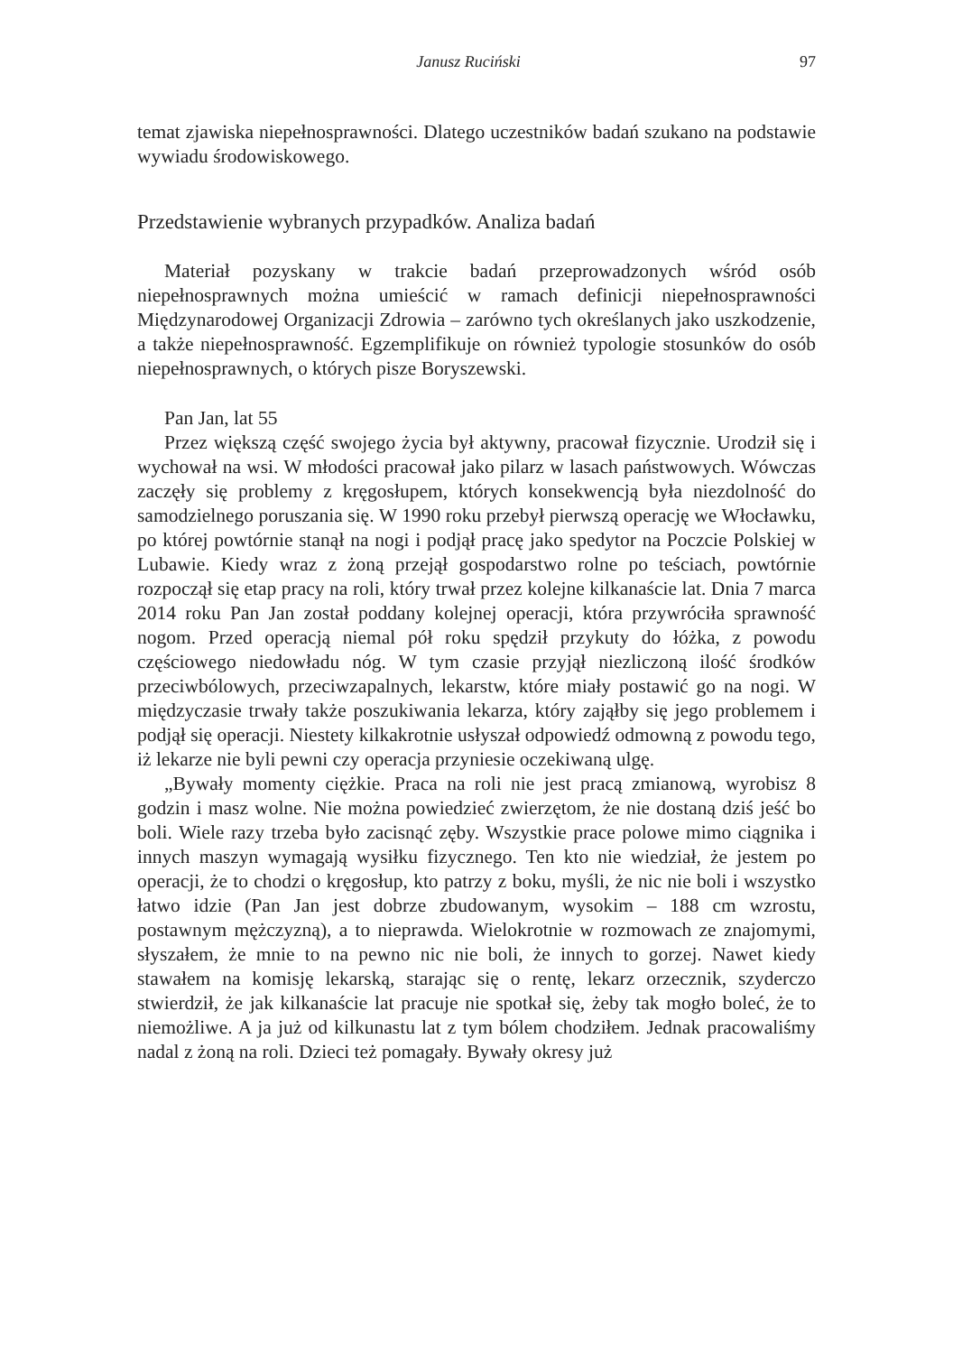Janusz Ruciński 97
temat zjawiska niepełnosprawności. Dlatego uczestników badań szukano na podstawie wywiadu środowiskowego.
Przedstawienie wybranych przypadków. Analiza badań
Materiał pozyskany w trakcie badań przeprowadzonych wśród osób niepełnosprawnych można umieścić w ramach definicji niepełnosprawności Międzynarodowej Organizacji Zdrowia – zarówno tych określanych jako uszkodzenie, a także niepełnosprawność. Egzemplifikuje on również typologie stosunków do osób niepełnosprawnych, o których pisze Boryszewski.
Pan Jan, lat 55
Przez większą część swojego życia był aktywny, pracował fizycznie. Urodził się i wychował na wsi. W młodości pracował jako pilarz w lasach państwowych. Wówczas zaczęły się problemy z kręgosłupem, których konsekwencją była niezdolność do samodzielnego poruszania się. W 1990 roku przebył pierwszą operację we Włocławku, po której powtórnie stanął na nogi i podjął pracę jako spedytor na Poczcie Polskiej w Lubawie. Kiedy wraz z żoną przejął gospodarstwo rolne po teściach, powtórnie rozpoczął się etap pracy na roli, który trwał przez kolejne kilkanaście lat. Dnia 7 marca 2014 roku Pan Jan został poddany kolejnej operacji, która przywróciła sprawność nogom. Przed operacją niemal pół roku spędził przykuty do łóżka, z powodu częściowego niedowładu nóg. W tym czasie przyjął niezliczoną ilość środków przeciwbólowych, przeciwzapalnych, lekarstw, które miały postawić go na nogi. W międzyczasie trwały także poszukiwania lekarza, który zająłby się jego problemem i podjął się operacji. Niestety kilkakrotnie usłyszał odpowiedź odmowną z powodu tego, iż lekarze nie byli pewni czy operacja przyniesie oczekiwaną ulgę.
„Bywały momenty ciężkie. Praca na roli nie jest pracą zmianową, wyrobisz 8 godzin i masz wolne. Nie można powiedzieć zwierzętom, że nie dostaną dziś jeść bo boli. Wiele razy trzeba było zacisnąć zęby. Wszystkie prace polowe mimo ciągnika i innych maszyn wymagają wysiłku fizycznego. Ten kto nie wiedział, że jestem po operacji, że to chodzi o kręgosłup, kto patrzy z boku, myśli, że nic nie boli i wszystko łatwo idzie (Pan Jan jest dobrze zbudowanym, wysokim – 188 cm wzrostu, postawnym mężczyzną), a to nieprawda. Wielokrotnie w rozmowach ze znajomymi, słyszałem, że mnie to na pewno nic nie boli, że innych to gorzej. Nawet kiedy stawałem na komisję lekarską, starając się o rentę, lekarz orzecznik, szyderczo stwierdził, że jak kilkanaście lat pracuje nie spotkał się, żeby tak mogło boleć, że to niemożliwe. A ja już od kilkunastu lat z tym bólem chodziłem. Jednak pracowaliśmy nadal z żoną na roli. Dzieci też pomagały. Bywały okresy już